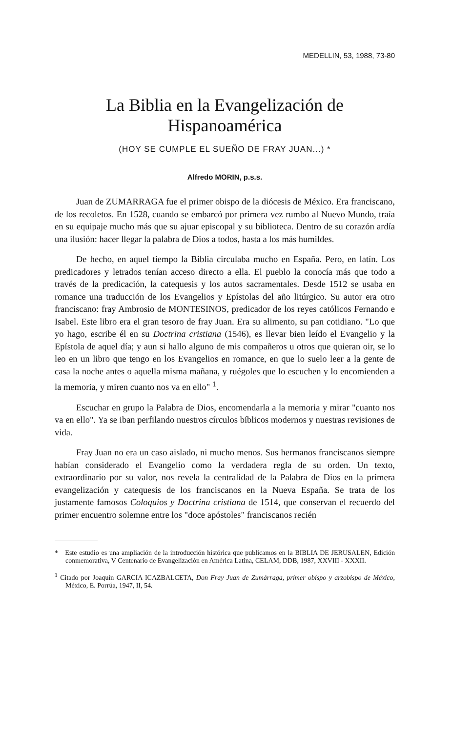MEDELLIN, 53, 1988, 73-80
La Biblia en la Evangelización de Hispanoamérica
(HOY SE CUMPLE EL SUEÑO DE FRAY JUAN...) *
Alfredo MORIN, p.s.s.
Juan de ZUMARRAGA fue el primer obispo de la diócesis de México. Era franciscano, de los recoletos. En 1528, cuando se embarcó por primera vez rumbo al Nuevo Mundo, traía en su equipaje mucho más que su ajuar episcopal y su biblioteca. Dentro de su corazón ardía una ilusión: hacer llegar la palabra de Dios a todos, hasta a los más humildes.
De hecho, en aquel tiempo la Biblia circulaba mucho en España. Pero, en latín. Los predicadores y letrados tenían acceso directo a ella. El pueblo la conocía más que todo a través de la predicación, la catequesis y los autos sacramentales. Desde 1512 se usaba en romance una traducción de los Evangelios y Epístolas del año litúrgico. Su autor era otro franciscano: fray Ambrosio de MONTESINOS, predicador de los reyes católicos Fernando e Isabel. Este libro era el gran tesoro de fray Juan. Era su alimento, su pan cotidiano. "Lo que yo hago, escribe él en su Doctrina cristiana (1546), es llevar bien leído el Evangelio y la Epístola de aquel día; y aun si hallo alguno de mis compañeros u otros que quieran oir, se lo leo en un libro que tengo en los Evangelios en romance, en que lo suelo leer a la gente de casa la noche antes o aquella misma mañana, y ruégoles que lo escuchen y lo encomienden a la memoria, y miren cuanto nos va en ello" <sup>1</sup>.
Escuchar en grupo la Palabra de Dios, encomendarla a la memoria y mirar "cuanto nos va en ello". Ya se iban perfilando nuestros círculos bíblicos modernos y nuestras revisiones de vida.
Fray Juan no era un caso aislado, ni mucho menos. Sus hermanos franciscanos siempre habían considerado el Evangelio como la verdadera regla de su orden. Un texto, extraordinario por su valor, nos revela la centralidad de la Palabra de Dios en la primera evangelización y catequesis de los franciscanos en la Nueva España. Se trata de los justamente famosos Coloquios y Doctrina cristiana de 1514, que conservan el recuerdo del primer encuentro solemne entre los "doce apóstoles" franciscanos recién
* Este estudio es una ampliación de la introducción histórica que publicamos en la BIBLIA DE JERUSALEN, Edición conmemorativa, V Centenario de Evangelización en América Latina, CELAM, DDB, 1987, XXVIII - XXXII.
<sup>1</sup> Citado por Joaquín GARCIA ICAZBALCETA, Don Fray Juan de Zumárraga, primer obispo y arzobispo de México, México, E. Porrúa, 1947, II, 54.